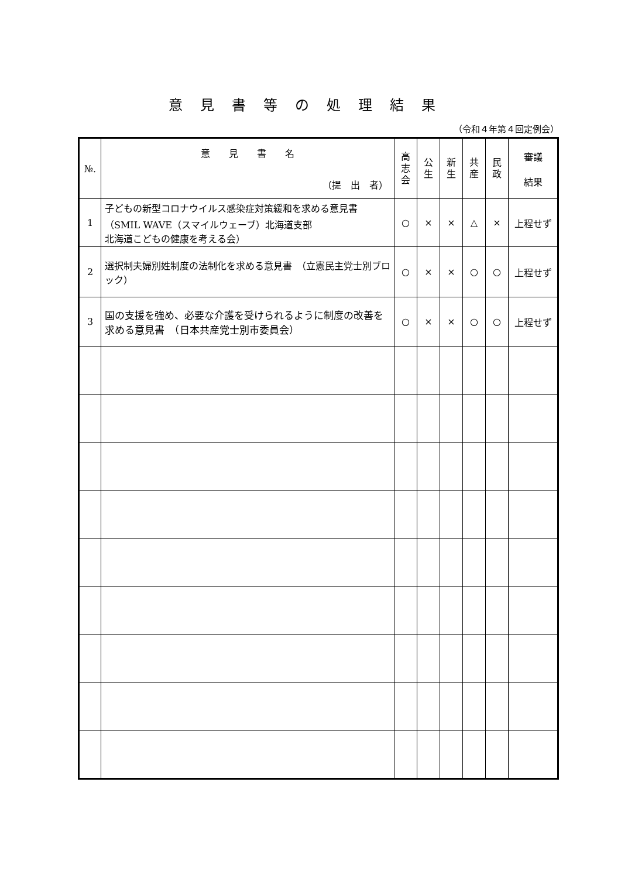意見書等の処理結果
（令和４年第４回定例会）
| №. | 意 見 書 名 （提 出 者） | 高 志 会 | 公 生 | 新 生 | 共 産 | 民 政 | 審議 結果 |
| --- | --- | --- | --- | --- | --- | --- | --- |
| 1 | 子どもの新型コロナウイルス感染症対策緩和を求める意見書 （SMIL WAVE（スマイルウェーブ）北海道支部 北海道こどもの健康を考える会） | ○ | × | × | △ | × | 上程せず |
| 2 | 選択制夫婦別姓制度の法制化を求める意見書 （立憲民主党士別ブロック） | ○ | × | × | ○ | ○ | 上程せず |
| 3 | 国の支援を強め、必要な介護を受けられるように制度の改善を求める意見書 （日本共産党士別市委員会） | ○ | × | × | ○ | ○ | 上程せず |